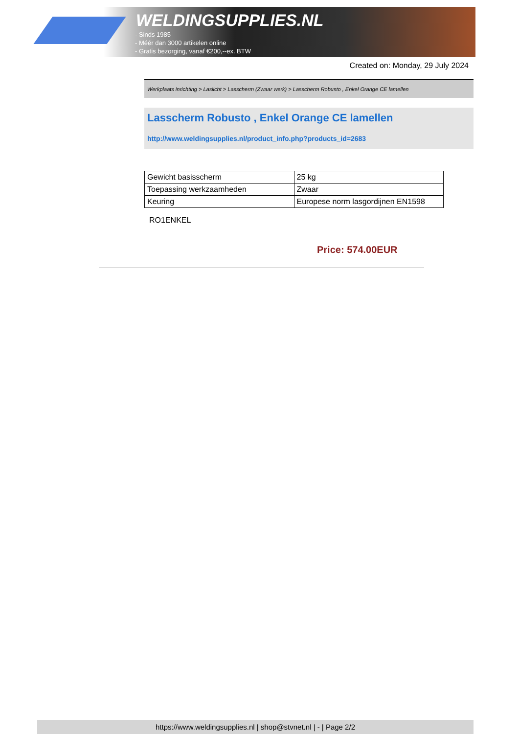WELDINGSUPPLIES.NL
- Sinds 1985
- Méér dan 3000 artikelen online
- Gratis bezorging, vanaf €200,--ex. BTW
Created on: Monday, 29 July 2024
Werkplaats inrichting > Laslicht > Lasscherm (Zwaar werk) > Lasscherm Robusto , Enkel Orange CE lamellen
Lasscherm Robusto , Enkel Orange CE lamellen
http://www.weldingsupplies.nl/product_info.php?products_id=2683
| Gewicht basisscherm | 25 kg |
| Toepassing werkzaamheden | Zwaar |
| Keuring | Europese norm lasgordijnen EN1598 |
RO1ENKEL
Price: 574.00EUR
https://www.weldingsupplies.nl | shop@stvnet.nl | - | Page 2/2